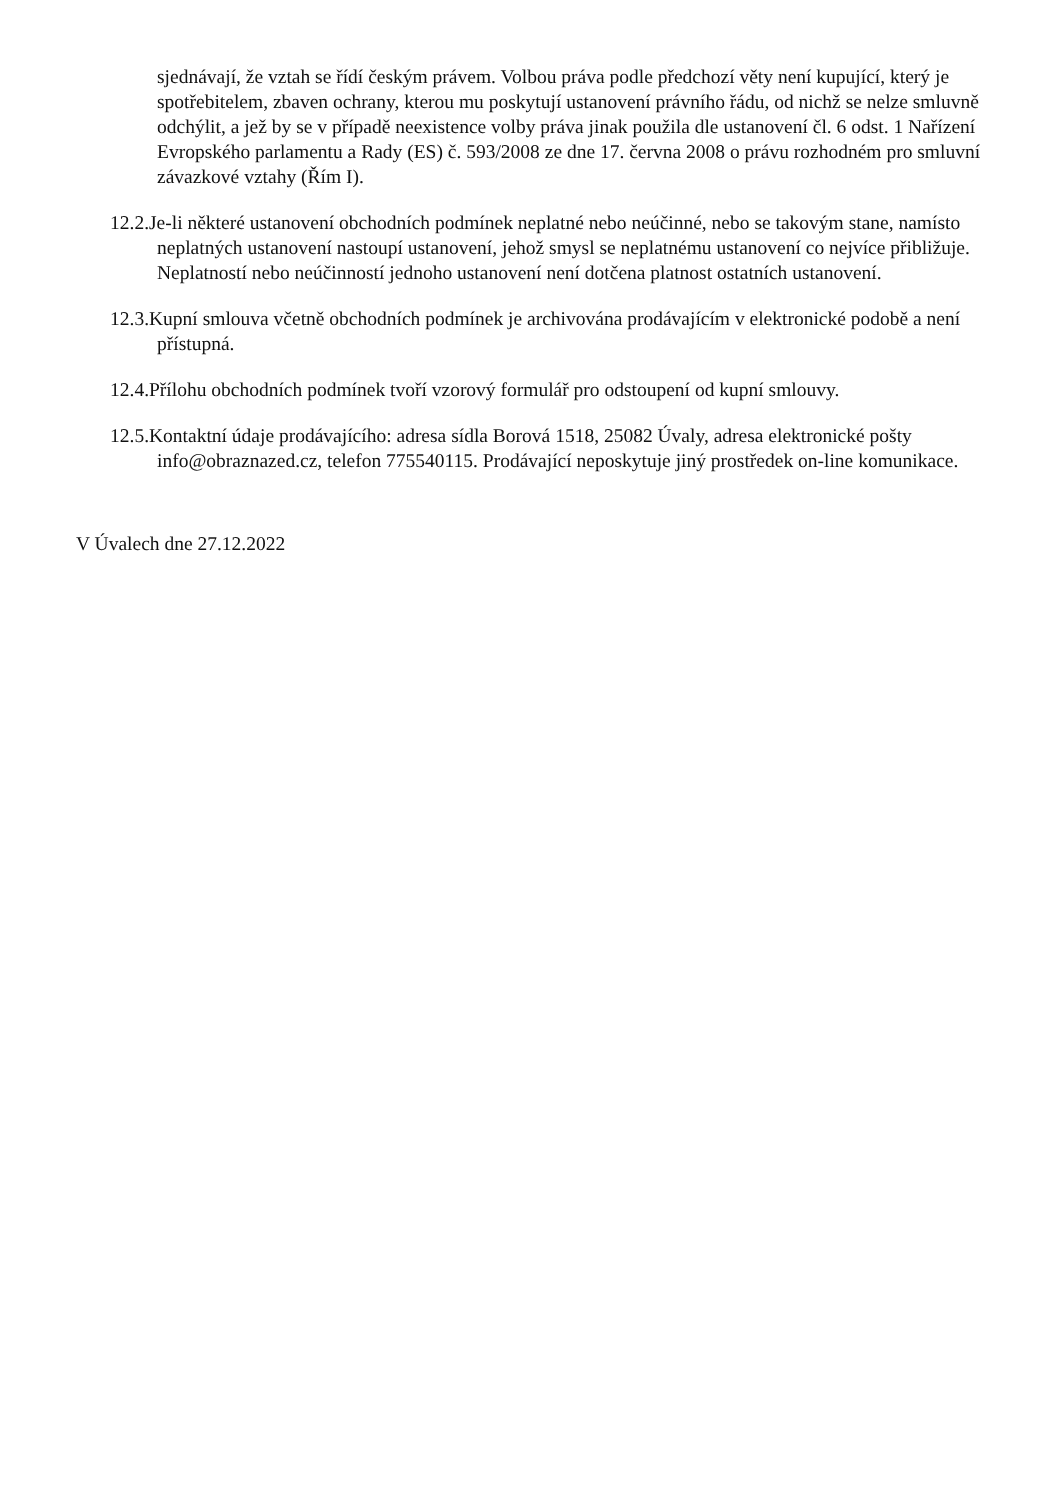sjednávají, že vztah se řídí českým právem. Volbou práva podle předchozí věty není kupující, který je spotřebitelem, zbaven ochrany, kterou mu poskytují ustanovení právního řádu, od nichž se nelze smluvně odchýlit, a jež by se v případě neexistence volby práva jinak použila dle ustanovení čl. 6 odst. 1 Nařízení Evropského parlamentu a Rady (ES) č. 593/2008 ze dne 17. června 2008 o právu rozhodném pro smluvní závazkové vztahy (Řím I).
12.2.Je-li některé ustanovení obchodních podmínek neplatné nebo neúčinné, nebo se takovým stane, namísto neplatných ustanovení nastoupí ustanovení, jehož smysl se neplatnému ustanovení co nejvíce přibližuje. Neplatností nebo neúčinností jednoho ustanovení není dotčena platnost ostatních ustanovení.
12.3.Kupní smlouva včetně obchodních podmínek je archivována prodávajícím v elektronické podobě a není přístupná.
12.4.Přílohu obchodních podmínek tvoří vzorový formulář pro odstoupení od kupní smlouvy.
12.5.Kontaktní údaje prodávajícího: adresa sídla Borová 1518, 25082 Úvaly, adresa elektronické pošty info@obraznazed.cz, telefon 775540115. Prodávající neposkytuje jiný prostředek on-line komunikace.
V Úvalech dne 27.12.2022